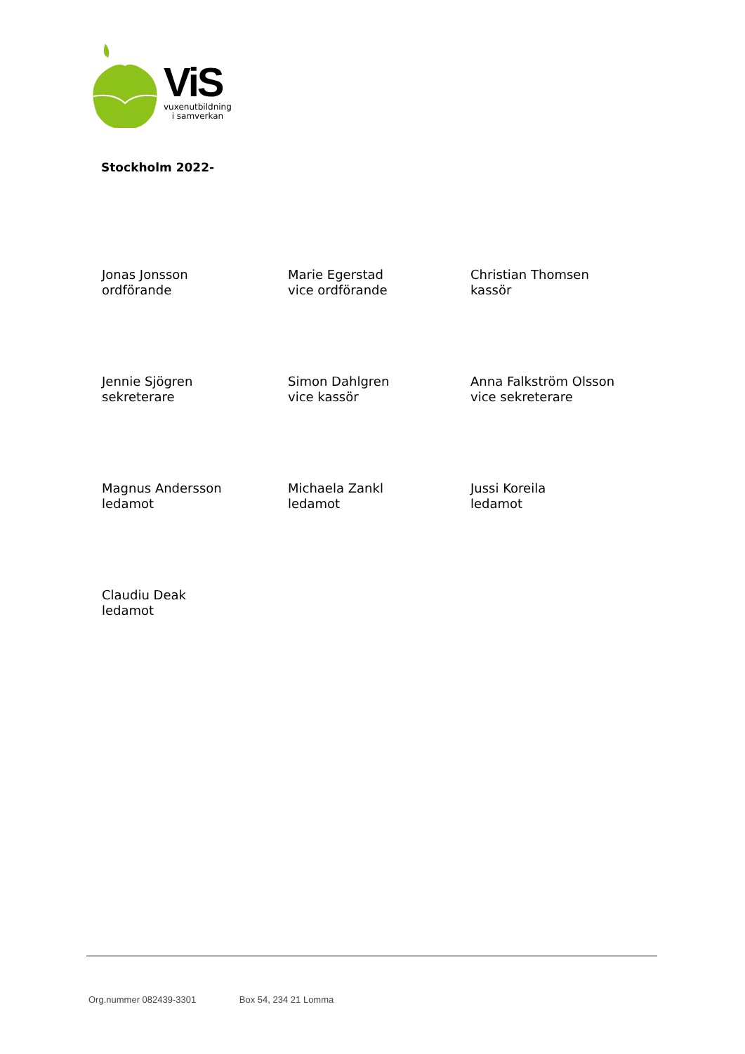ViS
vuxenutbildning
i samverkan
Stockholm 2022-
Jonas Jonsson
ordförande
Marie Egerstad
vice ordförande
Christian Thomsen
kassör
Jennie Sjögren
sekreterare
Simon Dahlgren
vice kassör
Anna Falkström Olsson
vice sekreterare
Magnus Andersson
ledamot
Michaela Zankl
ledamot
Jussi Koreila
ledamot
Claudiu Deak
ledamot
Org.nummer 082439-3301 Box 54, 234 21 Lomma